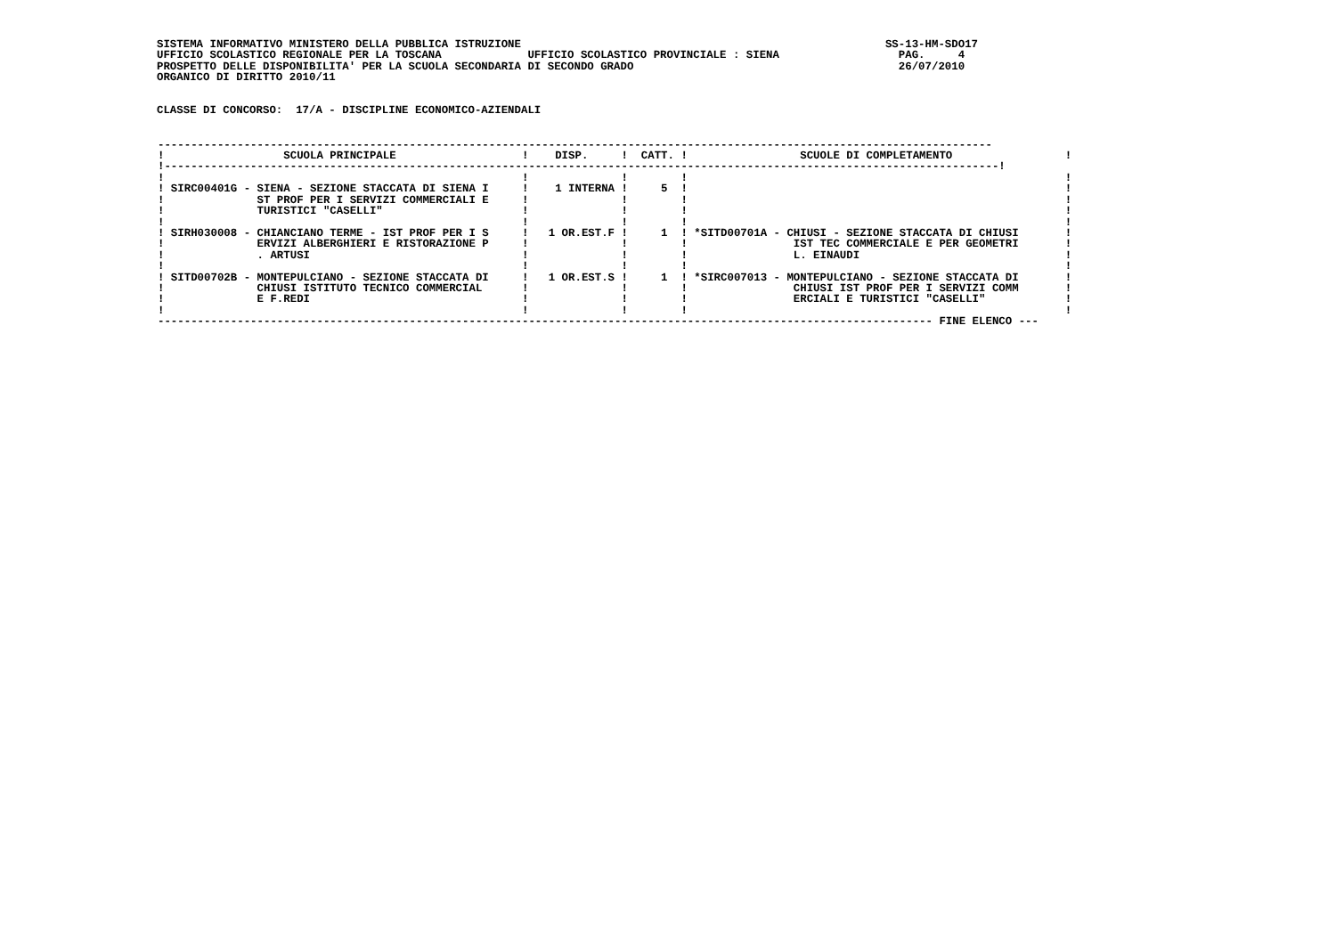SISTEMA INFORMATIVO MINISTERO DELLA PUBBLICA ISTRUZIONE                                                       SS-13-HM-SDO17
UFFICIO SCOLASTICO REGIONALE PER LA TOSCANA             UFFICIO SCOLASTICO PROVINCIALE : SIENA                  PAG.     4
PROSPETTO DELLE DISPONIBILITA' PER LA SCUOLA SECONDARIA DI SECONDO GRADO                                        26/07/2010
ORGANICO DI DIRITTO 2010/11


CLASSE DI CONCORSO:  17/A - DISCIPLINE ECONOMICO-AZIENDALI
| ------------------------------------------------------------------------------------------------------------------------------ ! SCUOLA PRINCIPALE ! DISP. ! CATT. ! SCUOLE DI COMPLETAMENTO ! !------------------------------------------------------------------------------------------------------------------------------! ! ! ! ! ! ! SIRC00401G - SIENA - SEZIONE STACCATA DI SIENA I ! 1 INTERNA ! 5 ! ! ! ST PROF PER I SERVIZI COMMERCIALI E ! ! ! ! ! TURISTICI "CASELLI" ! ! ! ! ! ! ! ! ! ! SIRH030008 - CHIANCIANO TERME - IST PROF PER I S ! 1 OR.EST.F ! 1 ! *SITD00701A - CHIUSI - SEZIONE STACCATA DI CHIUSI ! ! ERVIZI ALBERGHIERI E RISTORAZIONE P ! ! ! IST TEC COMMERCIALE E PER GEOMETRI ! ! . ARTUSI ! ! ! L. EINAUDI ! ! ! ! ! ! ! SITD00702B - MONTEPULCIANO - SEZIONE STACCATA DI ! 1 OR.EST.S ! 1 ! *SIRC007013 - MONTEPULCIANO - SEZIONE STACCATA DI ! ! CHIUSI ISTITUTO TECNICO COMMERCIAL ! ! ! CHIUSI IST PROF PER I SERVIZI COMM ! ! E F.REDI ! ! ! ERCIALI E TURISTICI "CASELLI" ! ! ! ! ! ! --------------------------------------------------------------------------------------------------------------------- FINE ELENCO --- |